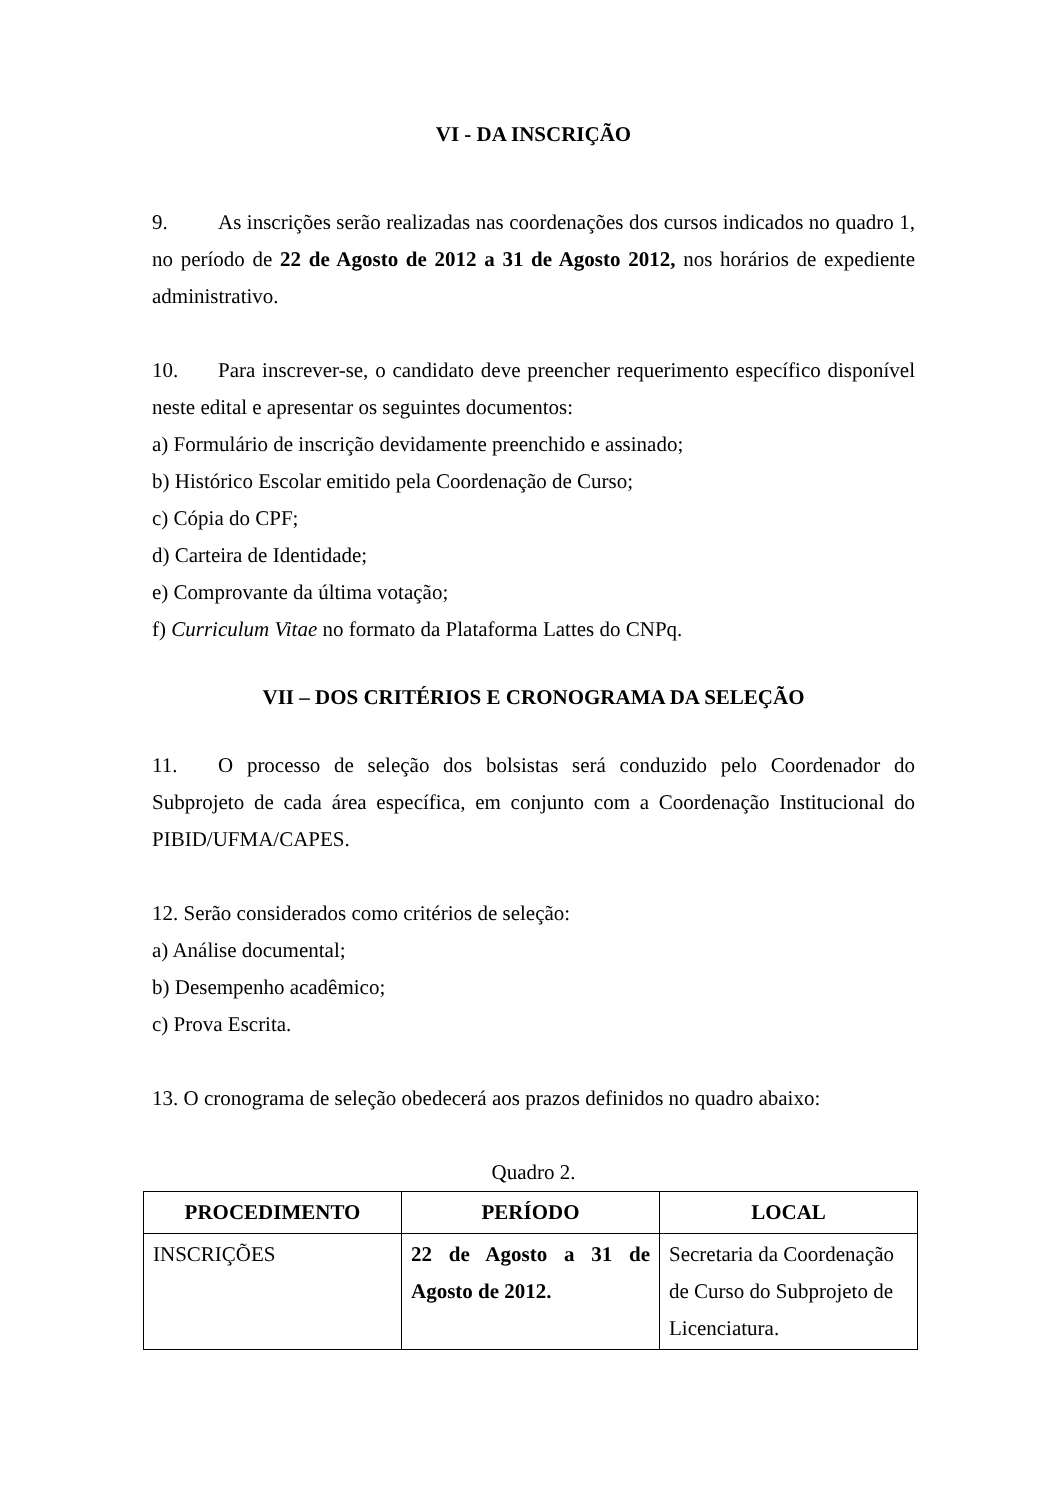VI - DA INSCRIÇÃO
9. As inscrições serão realizadas nas coordenações dos cursos indicados no quadro 1, no período de 22 de Agosto de 2012 a 31 de Agosto 2012, nos horários de expediente administrativo.
10. Para inscrever-se, o candidato deve preencher requerimento específico disponível neste edital e apresentar os seguintes documentos:
a) Formulário de inscrição devidamente preenchido e assinado;
b) Histórico Escolar emitido pela Coordenação de Curso;
c) Cópia do CPF;
d) Carteira de Identidade;
e) Comprovante da última votação;
f) Curriculum Vitae no formato da Plataforma Lattes do CNPq.
VII – DOS CRITÉRIOS E CRONOGRAMA DA SELEÇÃO
11. O processo de seleção dos bolsistas será conduzido pelo Coordenador do Subprojeto de cada área específica, em conjunto com a Coordenação Institucional do PIBID/UFMA/CAPES.
12. Serão considerados como critérios de seleção:
a) Análise documental;
b) Desempenho acadêmico;
c) Prova Escrita.
13. O cronograma de seleção obedecerá aos prazos definidos no quadro abaixo:
Quadro 2.
| PROCEDIMENTO | PERÍODO | LOCAL |
| --- | --- | --- |
| INSCRIÇÕES | 22 de Agosto a 31 de Agosto de 2012. | Secretaria da Coordenação de Curso do Subprojeto de Licenciatura. |